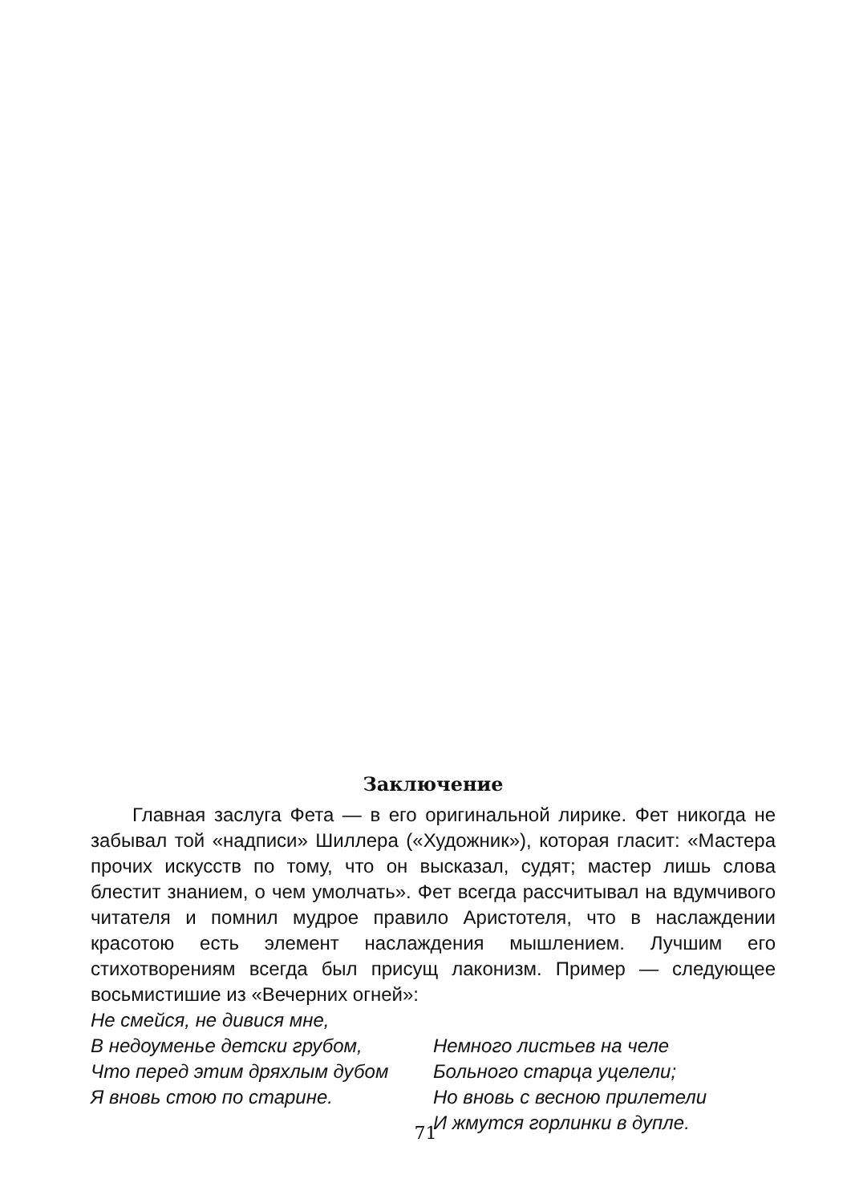Заключение
Главная заслуга Фета — в его оригинальной лирике. Фет никогда не забывал той «надписи» Шиллера («Художник»), которая гласит: «Мастера прочих искусств по тому, что он высказал, судят; мастер лишь слова блестит знанием, о чем умолчать». Фет всегда рассчитывал на вдумчивого читателя и помнил мудрое правило Аристотеля, что в наслаждении красотою есть элемент наслаждения мышлением. Лучшим его стихотворениям всегда был присущ лаконизм. Пример — следующее восьмистишие из «Вечерних огней»:
Не смейся, не дивися мне,
В недоуменье детски грубом,
Что перед этим дряхлым дубом
Я вновь стою по старине.
Немного листьев на челе
Больного старца уцелели;
Но вновь с весною прилетели
И жмутся горлинки в дупле.
71